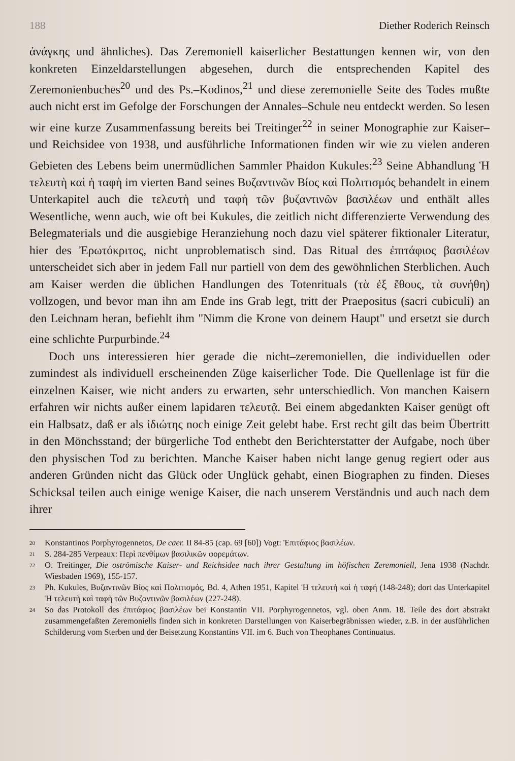188 Diether Roderich Reinsch
ἀνάγκης und ähnliches). Das Zeremoniell kaiserlicher Bestattungen kennen wir, von den konkreten Einzeldarstellungen abgesehen, durch die entsprechenden Kapitel des Zeremonienbuches<sup>20</sup> und des Ps.–Kodinos,<sup>21</sup> und diese zeremonielle Seite des Todes mußte auch nicht erst im Gefolge der Forschungen der Annales–Schule neu entdeckt werden. So lesen wir eine kurze Zusammenfassung bereits bei Treitinger<sup>22</sup> in seiner Monographie zur Kaiser– und Reichsidee von 1938, und ausführliche Informationen finden wir wie zu vielen anderen Gebieten des Lebens beim unermüdlichen Sammler Phaidon Kukules:<sup>23</sup> Seine Abhandlung Ἡ τελευτὴ καὶ ἡ ταφὴ im vierten Band seines Βυζαντινῶν Βίος καὶ Πολιτισμός behandelt in einem Unterkapitel auch die τελευτὴ und ταφὴ τῶν βυζαντινῶν βασιλέων und enthält alles Wesentliche, wenn auch, wie oft bei Kukules, die zeitlich nicht differenzierte Verwendung des Belegmaterials und die ausgiebige Heranziehung noch dazu viel späterer fiktionaler Literatur, hier des Ἐρωτόκριτος, nicht unproblematisch sind. Das Ritual des ἐπιτάφιος βασιλέων unterscheidet sich aber in jedem Fall nur partiell von dem des gewöhnlichen Sterblichen. Auch am Kaiser werden die üblichen Handlungen des Totenrituals (τὰ ἐξ ἔθους, τὰ συνήθη) vollzogen, und bevor man ihn am Ende ins Grab legt, tritt der Praepositus (sacri cubiculi) an den Leichnam heran, befiehlt ihm "Nimm die Krone von deinem Haupt" und ersetzt sie durch eine schlichte Purpurbinde.<sup>24</sup>
Doch uns interessieren hier gerade die nicht–zeremoniellen, die individuellen oder zumindest als individuell erscheinenden Züge kaiserlicher Tode. Die Quellenlage ist für die einzelnen Kaiser, wie nicht anders zu erwarten, sehr unterschiedlich. Von manchen Kaisern erfahren wir nichts außer einem lapidaren τελευτᾷ. Bei einem abgedankten Kaiser genügt oft ein Halbsatz, daß er als ἰδιώτης noch einige Zeit gelebt habe. Erst recht gilt das beim Übertritt in den Mönchsstand; der bürgerliche Tod enthebt den Berichterstatter der Aufgabe, noch über den physischen Tod zu berichten. Manche Kaiser haben nicht lange genug regiert oder aus anderen Gründen nicht das Glück oder Unglück gehabt, einen Biographen zu finden. Dieses Schicksal teilen auch einige wenige Kaiser, die nach unserem Verständnis und auch nach dem ihrer
<sup>20</sup>
Konstantinos Porphyrogennetos, De caer. II 84-85 (cap. 69 [60]) Vogt: Ἐπιτάφιος βασιλέων.
<sup>21</sup>
S. 284-285 Verpeaux: Περὶ πενθίμων βασιλικῶν φορεμάτων.
<sup>22</sup>
O. Treitinger, Die oströmische Kaiser- und Reichsidee nach ihrer Gestaltung im höfischen Zeremoniell, Jena 1938 (Nachdr. Wiesbaden 1969), 155-157.
<sup>23</sup>
Ph. Kukules, Βυζαντινῶν Βίος καὶ Πολιτισμός, Bd. 4, Athen 1951, Kapitel Ἡ τελευτὴ καὶ ἡ ταφή (148-248); dort das Unterkapitel Ἡ τελευτὴ καὶ ταφὴ τῶν Βυζαντινῶν βασιλέων (227-248).
<sup>24</sup>
So das Protokoll des ἐπιτάφιος βασιλέων bei Konstantin VII. Porphyrogennetos, vgl. oben Anm. 18. Teile des dort abstrakt zusammengefaßten Zeremoniells finden sich in konkreten Darstellungen von Kaiserbegräbnissen wieder, z.B. in der ausführlichen Schilderung vom Sterben und der Beisetzung Konstantins VII. im 6. Buch von Theophanes Continuatus.